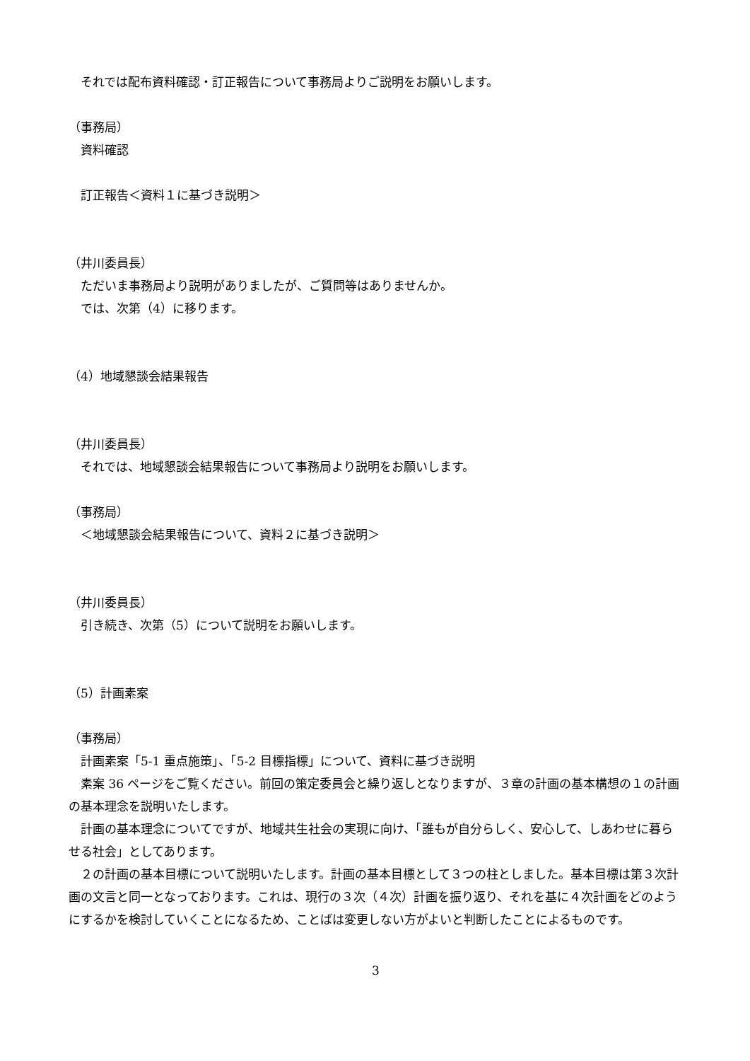それでは配布資料確認・訂正報告について事務局よりご説明をお願いします。
（事務局）
資料確認
訂正報告＜資料１に基づき説明＞
（井川委員長）
ただいま事務局より説明がありましたが、ご質問等はありませんか。
では、次第（4）に移ります。
（4）地域懇談会結果報告
（井川委員長）
それでは、地域懇談会結果報告について事務局より説明をお願いします。
（事務局）
＜地域懇談会結果報告について、資料２に基づき説明＞
（井川委員長）
引き続き、次第（5）について説明をお願いします。
（5）計画素案
（事務局）
計画素案「5-1 重点施策」、「5-2 目標指標」について、資料に基づき説明
素案 36 ページをご覧ください。前回の策定委員会と繰り返しとなりますが、３章の計画の基本構想の１の計画の基本理念を説明いたします。
計画の基本理念についてですが、地域共生社会の実現に向け、「誰もが自分らしく、安心して、しあわせに暮らせる社会」としてあります。
２の計画の基本目標について説明いたします。計画の基本目標として３つの柱としました。基本目標は第３次計画の文言と同一となっております。これは、現行の３次（４次）計画を振り返り、それを基に４次計画をどのようにするかを検討していくことになるため、ことばは変更しない方がよいと判断したことによるものです。
3